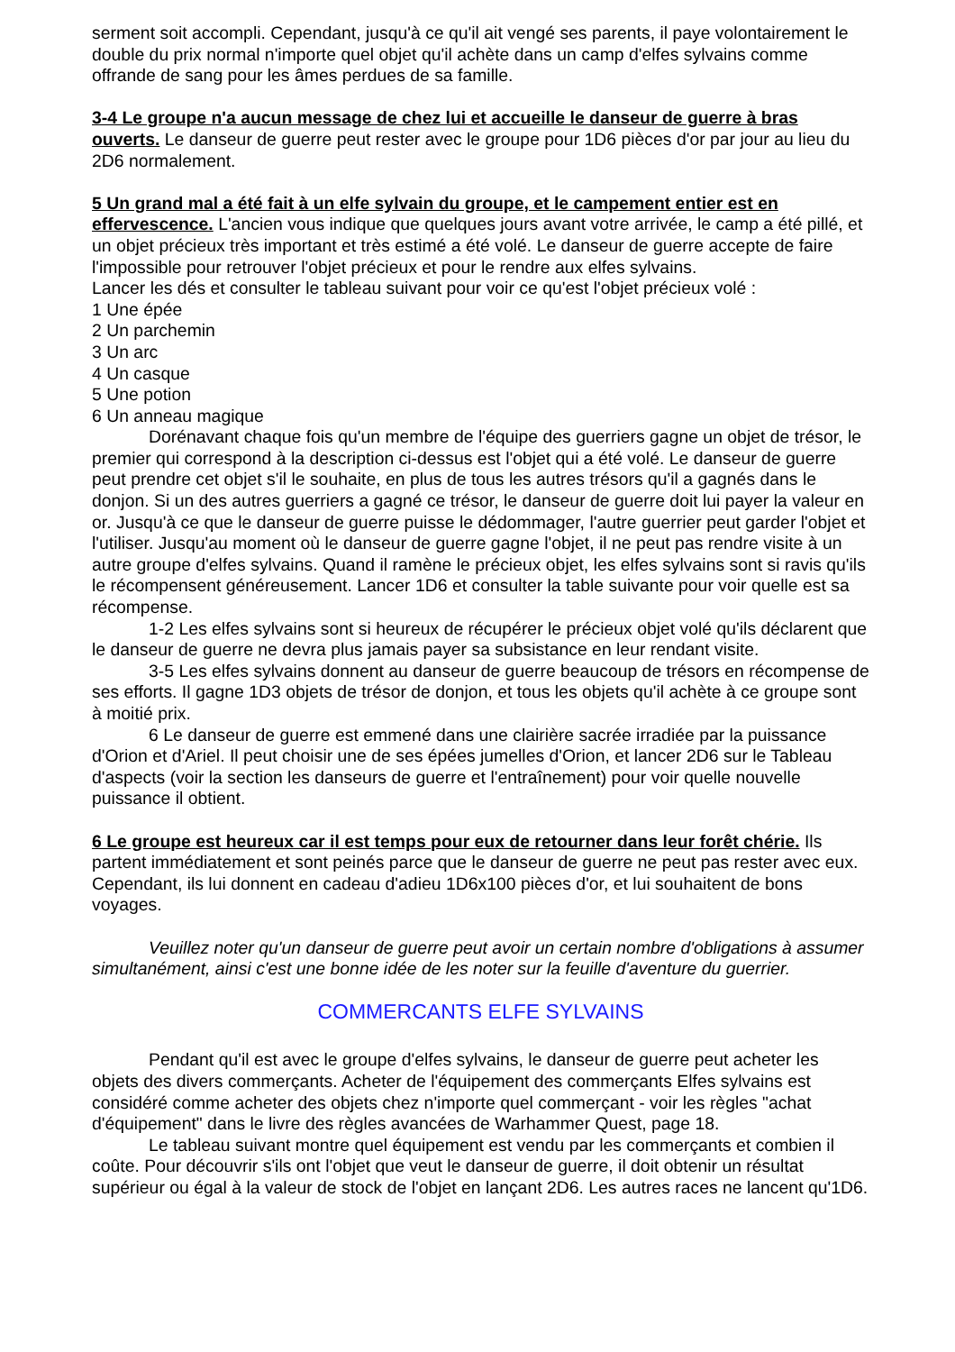serment soit accompli. Cependant, jusqu'à ce qu'il ait vengé ses parents, il paye volontairement le double du prix normal n'importe quel objet qu'il achète dans un camp d'elfes sylvains comme offrande de sang pour les âmes perdues de sa famille.
3-4 Le groupe n'a aucun message de chez lui et accueille le danseur de guerre à bras ouverts. Le danseur de guerre peut rester avec le groupe pour 1D6 pièces d'or par jour au lieu du 2D6 normalement.
5 Un grand mal a été fait à un elfe sylvain du groupe, et le campement entier est en effervescence. L'ancien vous indique que quelques jours avant votre arrivée, le camp a été pillé, et un objet précieux très important et très estimé a été volé. Le danseur de guerre accepte de faire l'impossible pour retrouver l'objet précieux et pour le rendre aux elfes sylvains.
Lancer les dés et consulter le tableau suivant pour voir ce qu'est l'objet précieux volé :
1 Une épée
2 Un parchemin
3 Un arc
4 Un casque
5 Une potion
6 Un anneau magique
Dorénavant chaque fois qu'un membre de l'équipe des guerriers gagne un objet de trésor, le premier qui correspond à la description ci-dessus est l'objet qui a été volé. Le danseur de guerre peut prendre cet objet s'il le souhaite, en plus de tous les autres trésors qu'il a gagnés dans le donjon. Si un des autres guerriers a gagné ce trésor, le danseur de guerre doit lui payer la valeur en or. Jusqu'à ce que le danseur de guerre puisse le dédommager, l'autre guerrier peut garder l'objet et l'utiliser. Jusqu'au moment où le danseur de guerre gagne l'objet, il ne peut pas rendre visite à un autre groupe d'elfes sylvains. Quand il ramène le précieux objet, les elfes sylvains sont si ravis qu'ils le récompensent généreusement. Lancer 1D6 et consulter la table suivante pour voir quelle est sa récompense.
1-2 Les elfes sylvains sont si heureux de récupérer le précieux objet volé qu'ils déclarent que le danseur de guerre ne devra plus jamais payer sa subsistance en leur rendant visite.
3-5 Les elfes sylvains donnent au danseur de guerre beaucoup de trésors en récompense de ses efforts. Il gagne 1D3 objets de trésor de donjon, et tous les objets qu'il achète à ce groupe sont à moitié prix.
6 Le danseur de guerre est emmené dans une clairière sacrée irradiée par la puissance d'Orion et d'Ariel. Il peut choisir une de ses épées jumelles d'Orion, et lancer 2D6 sur le Tableau d'aspects (voir la section les danseurs de guerre et l'entraînement) pour voir quelle nouvelle puissance il obtient.
6 Le groupe est heureux car il est temps pour eux de retourner dans leur forêt chérie. Ils partent immédiatement et sont peinés parce que le danseur de guerre ne peut pas rester avec eux. Cependant, ils lui donnent en cadeau d'adieu 1D6x100 pièces d'or, et lui souhaitent de bons voyages.
Veuillez noter qu'un danseur de guerre peut avoir un certain nombre d'obligations à assumer simultanément, ainsi c'est une bonne idée de les noter sur la feuille d'aventure du guerrier.
COMMERCANTS ELFE SYLVAINS
Pendant qu'il est avec le groupe d'elfes sylvains, le danseur de guerre peut acheter les objets des divers commerçants. Acheter de l'équipement des commerçants Elfes sylvains est considéré comme acheter des objets chez n'importe quel commerçant - voir les règles "achat d'équipement" dans le livre des règles avancées de Warhammer Quest, page 18.
Le tableau suivant montre quel équipement est vendu par les commerçants et combien il coûte. Pour découvrir s'ils ont l'objet que veut le danseur de guerre, il doit obtenir un résultat supérieur ou égal à la valeur de stock de l'objet en lançant 2D6. Les autres races ne lancent qu'1D6.